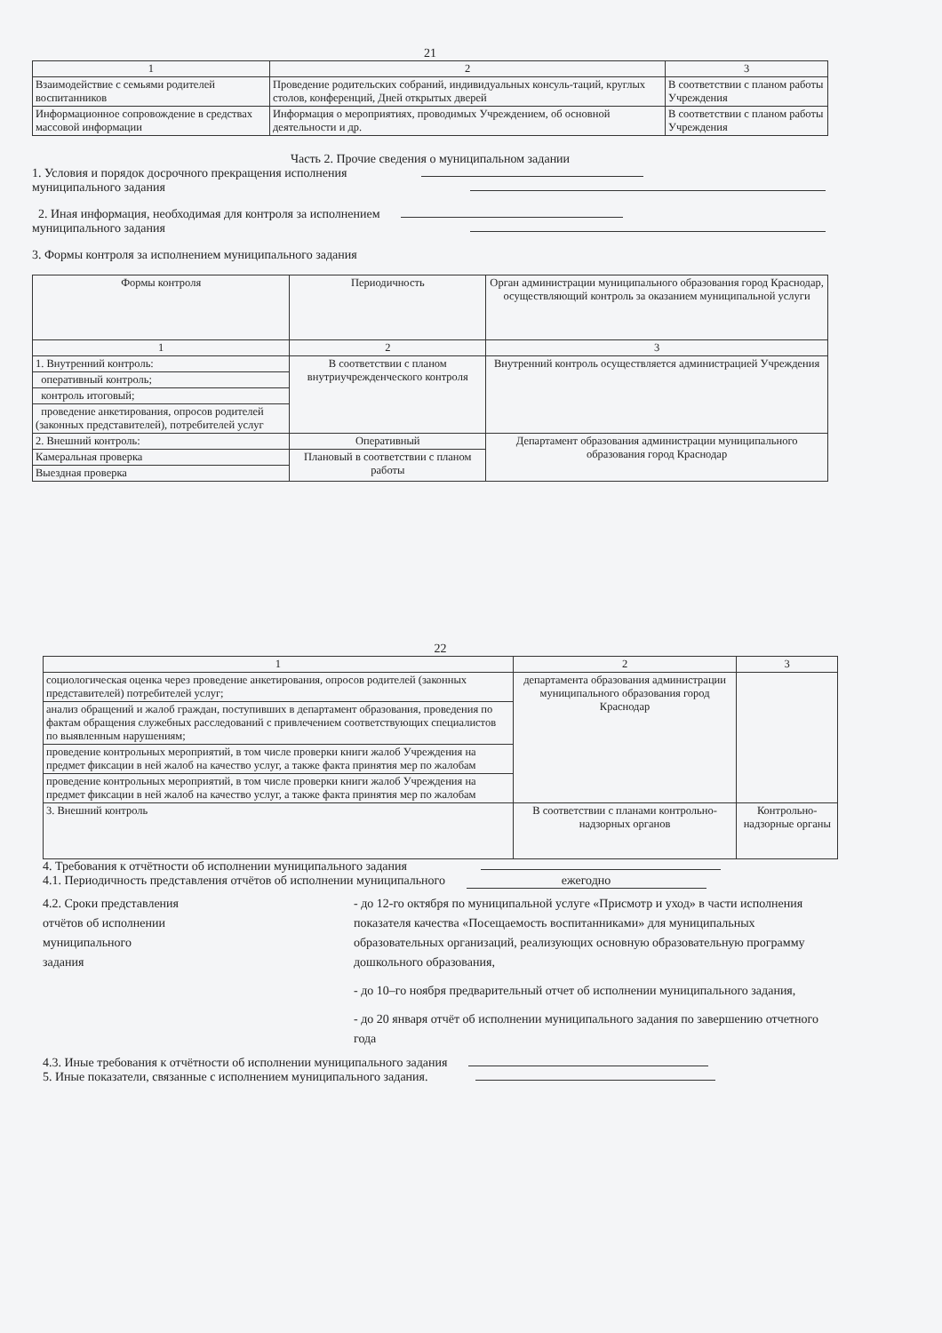21
| 1 | 2 | 3 |
| --- | --- | --- |
| Взаимодействие с семьями родителей воспитанников | Проведение родительских собраний, индивидуальных консуль-таций, круглых столов, конференций, Дней открытых дверей | В соответствии с планом работы Учреждения |
| Информационное сопровождение в средствах массовой информации | Информация о мероприятиях, проводимых Учреждением, об основной деятельности и др. | В соответствии с планом работы Учреждения |
Часть 2. Прочие сведения о муниципальном задании
1. Условия и порядок досрочного прекращения исполнения
муниципального задания
2. Иная информация, необходимая для контроля за исполнением
муниципального задания
3. Формы контроля за исполнением муниципального задания
| Формы контроля | Периодичность | Орган администрации муниципального образования город Краснодар, осуществляющий контроль за оказанием муниципальной услуги |
| --- | --- | --- |
| 1 | 2 | 3 |
| 1. Внутренний контроль: | В соответствии с планом внутриучрежденческого контроля | Внутренний контроль осуществляется администрацией Учреждения |
| оперативный контроль; | | |
| контроль итоговый; | | |
| проведение анкетирования, опросов родителей (законных представителей), потребителей услуг | | |
| 2. Внешний контроль: | Оперативный | Департамент образования администрации муниципального образования город Краснодар |
| Камеральная проверка | Плановый в соответствии с планом работы | |
| Выездная проверка | | |
22
| 1 | 2 | 3 |
| --- | --- | --- |
| социологическая оценка через проведение анкетирования, опросов родителей (законных представителей) потребителей услуг; | департамента образования администрации муниципального образования город Краснодар | |
| анализ обращений и жалоб граждан, поступивших в департамент образования, проведения по фактам обращения служебных расследований с привлечением соответствующих специалистов по выявленным нарушениям; | | |
| проведение контрольных мероприятий, в том числе проверки книги жалоб Учреждения на предмет фиксации в ней жалоб на качество услуг, а также факта принятия мер по жалобам | | |
| проведение контрольных мероприятий, в том числе проверки книги жалоб Учреждения на предмет фиксации в ней жалоб на качество услуг, а также факта принятия мер по жалобам | | |
| 3. Внешний контроль | В соответствии с планами контрольно-надзорных органов | Контрольно-надзорные органы |
4. Требования к отчётности об исполнении муниципального задания
4.1. Периодичность представления отчётов об исполнении муниципального ежегодно
4.2. Сроки представления
отчётов об исполнении
муниципального
задания
- до 12-го октября по муниципальной услуге «Присмотр и уход» в части исполнения показателя качества «Посещаемость воспитанниками» для муниципальных образовательных организаций, реализующих основную образовательную программу дошкольного образования,
- до 10–го ноября предварительный отчет об исполнении муниципального задания,
- до 20 января отчёт об исполнении муниципального задания по завершению отчетного года
4.3. Иные требования к отчётности об исполнении муниципального задания
5. Иные показатели, связанные с исполнением муниципального задания.